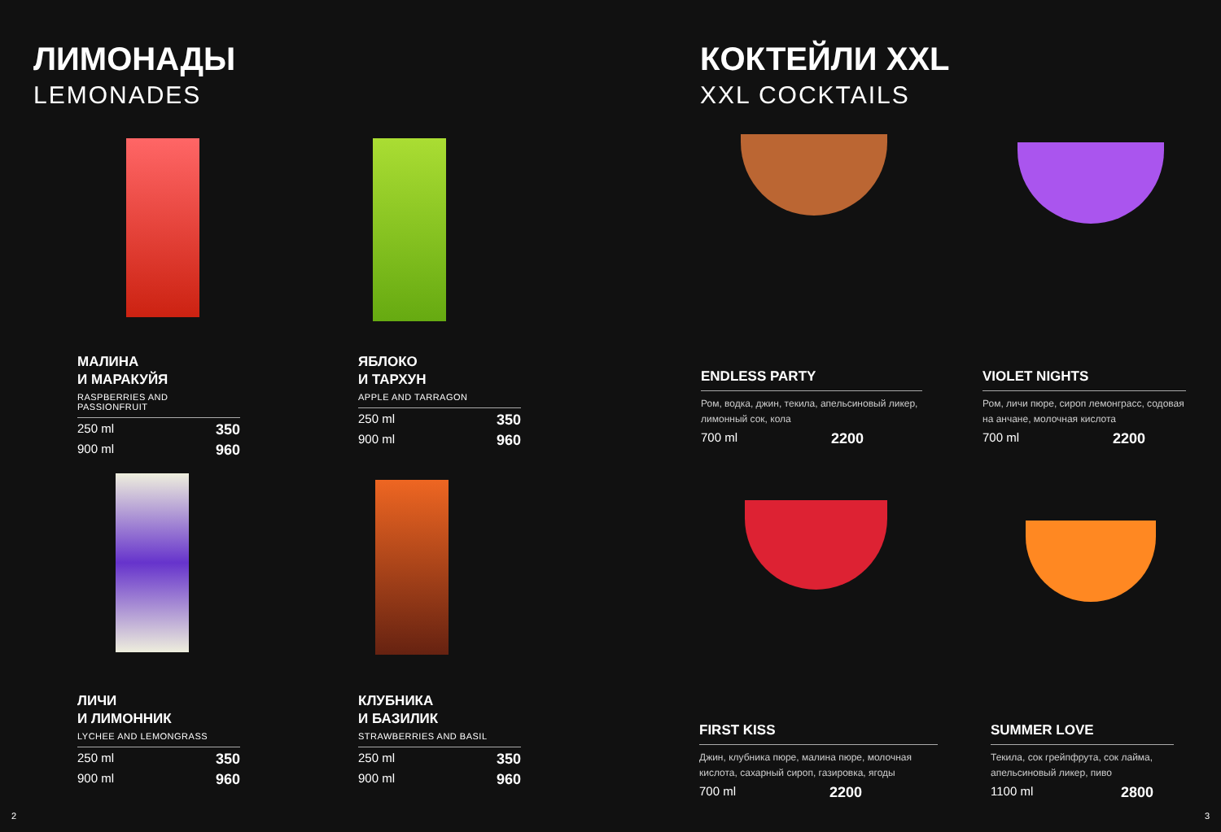ЛИМОНАДЫ
LEMONADES
МАЛИНА
И МАРАКУЙЯ
RASPBERRIES AND PASSIONFRUIT
250 ml 350
900 ml 960
ЯБЛОКО
И ТАРХУН
APPLE AND TARRAGON
250 ml 350
900 ml 960
ЛИЧИ
И ЛИМОННИК
LYCHEE AND LEMONGRASS
250 ml 350
900 ml 960
КЛУБНИКА
И БАЗИЛИК
STRAWBERRIES AND BASIL
250 ml 350
900 ml 960
2
КОКТЕЙЛИ XXL
XXL COCKTAILS
ENDLESS PARTY
Ром, водка, джин, текила, апельсиновый ликер, лимонный сок, кола
700 ml 2200
VIOLET NIGHTS
Ром, личи пюре, сироп лемонграсс, содовая на анчане, молочная кислота
700 ml 2200
FIRST KISS
Джин, клубника пюре, малина пюре, молочная кислота, сахарный сироп, газировка, ягоды
700 ml 2200
SUMMER LOVE
Текила, сок грейпфрута, сок лайма, апельсиновый ликер, пиво
1100 ml 2800
3